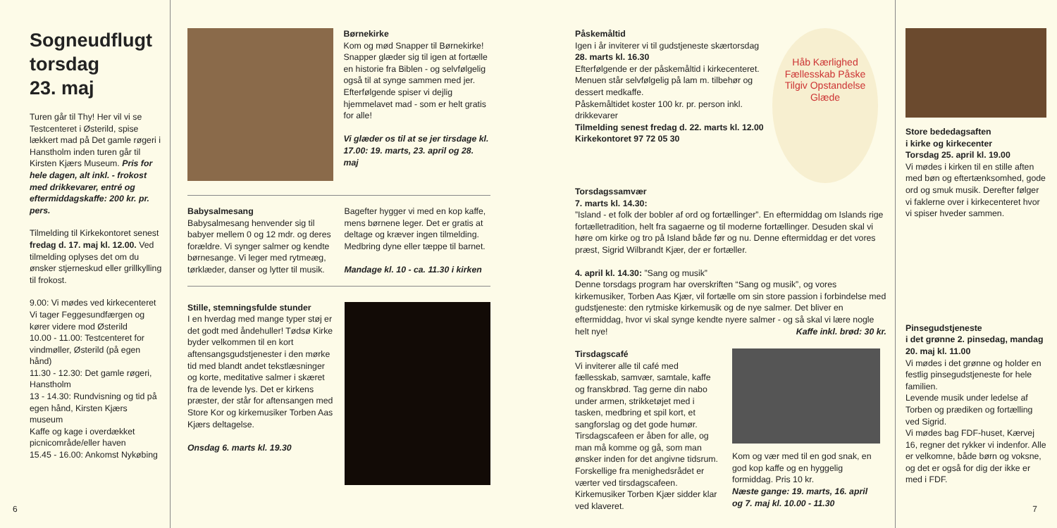Sogneudflugt torsdag
23. maj
Turen går til Thy! Her vil vi se Testcenteret i Østerild, spise lækkert mad på Det gamle røgeri i Hanstholm inden turen går til Kirsten Kjærs Museum. Pris for hele dagen, alt inkl. - frokost med drikkevarer, entré og eftermiddagskaffe: 200 kr. pr. pers.
Tilmelding til Kirkekontoret senest fredag d. 17. maj kl. 12.00. Ved tilmelding oplyses det om du ønsker stjerneskud eller grillkylling til frokost.
9.00: Vi mødes ved kirkecenteret
Vi tager Feggesundfærgen og kører videre mod Østerild
10.00 - 11.00: Testcenteret for vindmøller, Østerild (på egen hånd)
11.30 - 12.30: Det gamle røgeri, Hanstholm
13 - 14.30: Rundvisning og tid på egen hånd, Kirsten Kjærs museum
Kaffe og kage i overdækket picnicområde/eller haven
15.45 - 16.00: Ankomst Nykøbing
Børnekirke
Kom og mød Snapper til Børnekirke! Snapper glæder sig til igen at fortælle en historie fra Biblen - og selvfølgelig også til at synge sammen med jer.
Efterfølgende spiser vi dejlig hjemmelavet mad - som er helt gratis for alle!
Vi glæder os til at se jer tirsdage kl. 17.00: 19. marts, 23. april og 28. maj
Babysalmesang
Babysalmesang henvender sig til babyer mellem 0 og 12 mdr. og deres forældre. Vi synger salmer og kendte børnesange. Vi leger med rytmeæg, tørklæder, danser og lytter til musik. Bagefter hygger vi med en kop kaffe, mens børnene leger. Det er gratis at deltage og kræver ingen tilmelding. Medbring dyne eller tæppe til barnet.
Mandage kl. 10 - ca. 11.30 i kirken
Stille, stemningsfulde stunder
I en hverdag med mange typer støj er det godt med åndehuller! Tødsø Kirke byder velkommen til en kort aftensangsgudstjenester i den mørke tid med blandt andet tekstlæsninger og korte, meditative salmer i skæret fra de levende lys. Det er kirkens præster, der står for aftensangen med Store Kor og kirkemusiker Torben Aas Kjærs deltagelse.
Onsdag 6. marts kl. 19.30
Påskemåltid
Igen i år inviterer vi til gudstjeneste skærtorsdag 28. marts kl. 16.30
Efterfølgende er der påskemåltid i kirkecenteret. Menuen står selvfølgelig på lam m. tilbehør og dessert medkaffe.
Påskemåltidet koster 100 kr. pr. person inkl. drikkevarer
Tilmelding senest fredag d. 22. marts kl. 12.00 Kirkekontoret 97 72 05 30
Håb Kærlighed Fællesskab Påske Tilgiv Opstandelse Glæde
Torsdagssamvær
7. marts kl. 14.30:
”Island - et folk der bobler af ord og fortællinger”. En eftermiddag om Islands rige fortælletradition, helt fra sagaerne og til moderne fortællinger. Desuden skal vi høre om kirke og tro på Island både før og nu. Denne eftermiddag er det vores præst, Sigrid Wilbrandt Kjær, der er fortæller.
4. april kl. 14.30: ”Sang og musik”
Denne torsdags program har overskriften “Sang og musik”, og vores kirkemusiker, Torben Aas Kjær, vil fortælle om sin store passion i forbindelse med gudstjeneste: den rytmiske kirkemusik og de nye salmer. Det bliver en eftermiddag, hvor vi skal synge kendte nyere salmer - og så skal vi lære nogle helt nye! Kaffe inkl. brød: 30 kr.
Tirsdagscafé
Vi inviterer alle til café med fællesskab, samvær, samtale, kaffe og franskbrød. Tag gerne din nabo under armen, strikketøjet med i tasken, medbring et spil kort, et sangforslag og det gode humør.
Tirsdagscafeen er åben for alle, og man må komme og gå, som man ønsker inden for det angivne tidsrum. Forskellige fra menighedsrådet er værter ved tirsdagscafeen. Kirkemusiker Torben Kjær sidder klar ved klaveret.
Kom og vær med til en god snak, en god kop kaffe og en hyggelig formiddag. Pris 10 kr.
Næste gange: 19. marts, 16. april og 7. maj kl. 10.00 - 11.30
Store bededagsaften
i kirke og kirkecenter
Torsdag 25. april kl. 19.00
Vi mødes i kirken til en stille aften med bøn og eftertænksomhed, gode ord og smuk musik. Derefter følger vi faklerne over i kirkecenteret hvor vi spiser hveder sammen.
Pinsegudstjeneste
i det grønne 2. pinsedag, mandag 20. maj kl. 11.00
Vi mødes i det grønne og holder en festlig pinsegudstjeneste for hele familien.
Levende musik under ledelse af Torben og prædiken og fortælling ved Sigrid.
Vi mødes bag FDF-huset, Kærvej 16, regner det rykker vi indenfor. Alle er velkomne, både børn og voksne, og det er også for dig der ikke er med i FDF.
6 7